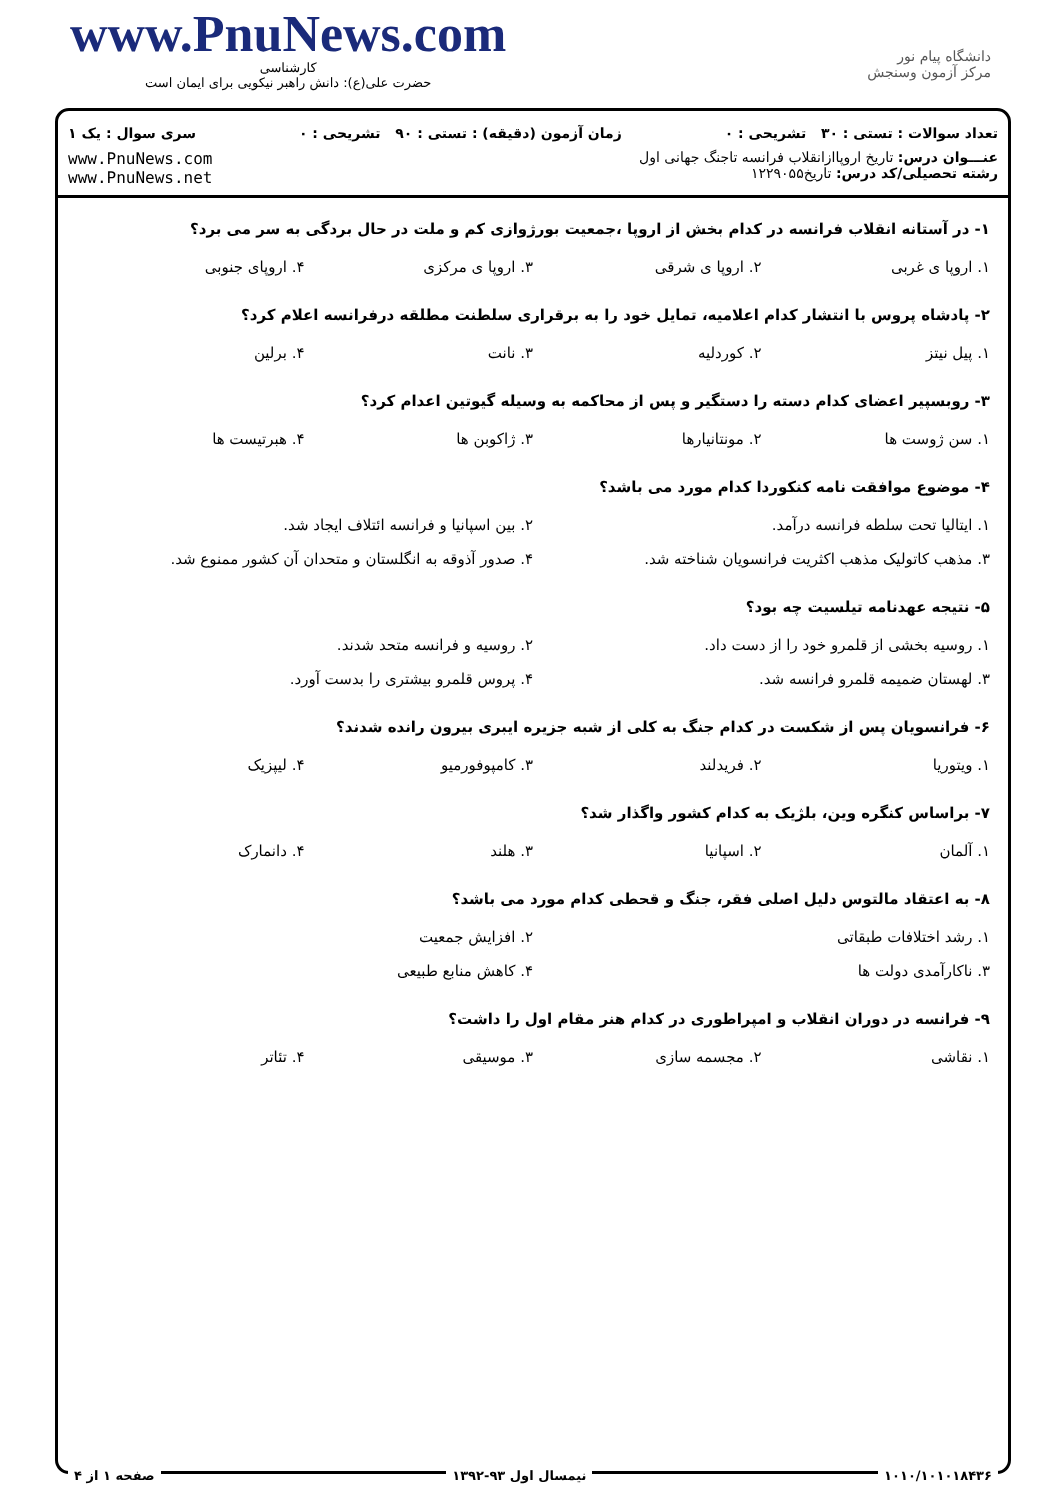www.PnuNews.com
کارشناسی
حضرت علی(ع): دانش راهبر نیکویی برای ایمان است
دانشگاه پیام نور
مرکز آزمون وسنجش
تعداد سوالات : تستی : ۳۰ تشریحی : ۰ زمان آزمون (دقیقه) : تستی : ۹۰ تشریحی : ۰ سری سوال : یک ۱
عنـــوان درس: تاریخ اروپاازانقلاب فرانسه تاجنگ جهانی اول
رشته تحصیلی/کد درس: تاریخ۱۲۲۹۰۵۵ www.PnuNews.com
www.PnuNews.net
۱- در آستانه انقلاب فرانسه در کدام بخش از اروپا ،جمعیت بورژوازی کم و ملت در حال بردگی به سر می برد؟
۱. اروپا ی غربی ۲. اروپا ی شرقی ۳. اروپا ی مرکزی ۴. اروپای جنوبی
۲- پادشاه پروس با انتشار کدام اعلامیه، تمایل خود را به برقراری سلطنت مطلقه درفرانسه اعلام کرد؟
۱. پیل نیتز ۲. کوردلیه ۳. نانت ۴. برلین
۳- روبسپیر اعضای کدام دسته را دستگیر و پس از محاکمه به وسیله گیوتین اعدام کرد؟
۱. سن ژوست ها ۲. مونتانیارها ۳. ژاکوبن ها ۴. هبرتیست ها
۴- موضوع موافقت نامه کنکوردا کدام مورد می باشد؟
۱. ایتالیا تحت سلطه فرانسه درآمد. ۲. بین اسپانیا و فرانسه ائتلاف ایجاد شد.
۳. مذهب کاتولیک مذهب اکثریت فرانسویان شناخته شد. ۴. صدور آذوقه به انگلستان و متحدان آن کشور ممنوع شد.
۵- نتیجه عهدنامه تیلسیت چه بود؟
۱. روسیه بخشی از قلمرو خود را از دست داد. ۲. روسیه و فرانسه متحد شدند.
۳. لهستان ضمیمه قلمرو فرانسه شد. ۴. پروس قلمرو بیشتری را بدست آورد.
۶- فرانسویان پس از شکست در کدام جنگ به کلی از شبه جزیره ایبری بیرون رانده شدند؟
۱. ویتوریا ۲. فریدلند ۳. کامپوفورمیو ۴. لیپزیک
۷- براساس کنگره وین، بلژیک به کدام کشور واگذار شد؟
۱. آلمان ۲. اسپانیا ۳. هلند ۴. دانمارک
۸- به اعتقاد مالتوس دلیل اصلی فقر، جنگ و قحطی کدام مورد می باشد؟
۱. رشد اختلافات طبقاتی ۲. افزایش جمعیت
۳. ناکارآمدی دولت ها ۴. کاهش منابع طبیعی
۹- فرانسه در دوران انقلاب و امپراطوری در کدام هنر مقام اول را داشت؟
۱. نقاشی ۲. مجسمه سازی ۳. موسیقی ۴. تئاتر
۱۰۱۰/۱۰۱۰۱۸۴۳۶ نیمسال اول ۹۳-۱۳۹۲ صفحه ۱ از ۴